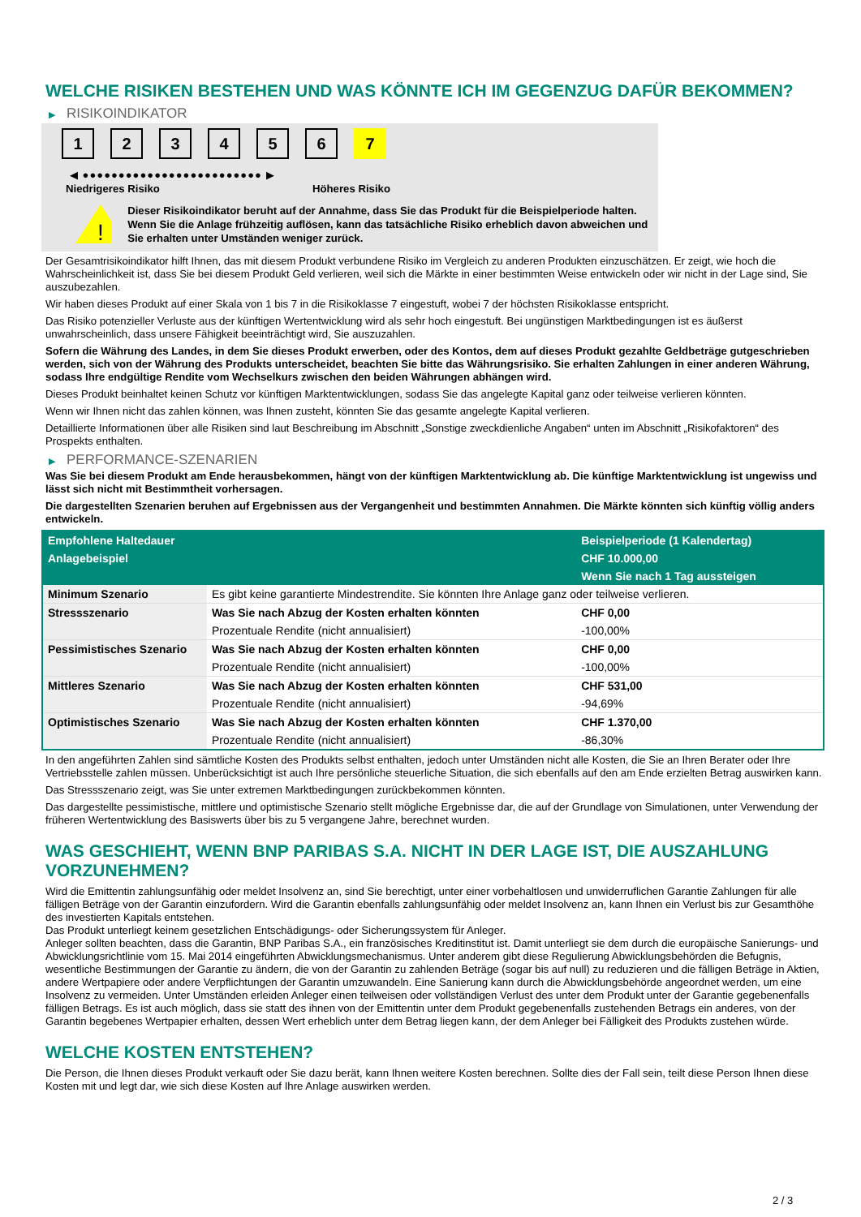WELCHE RISIKEN BESTEHEN UND WAS KÖNNTE ICH IM GEGENZUG DAFÜR BEKOMMEN?
▶ RISIKOINDIKATOR
1 2 3 4 5 6 7
◀ ●●●●●●●●●●●●●●●●●●●●●●●●● ▶
Niedrigeres Risiko Höheres Risiko
!
Dieser Risikoindikator beruht auf der Annahme, dass Sie das Produkt für die Beispielperiode halten.
Wenn Sie die Anlage frühzeitig auflösen, kann das tatsächliche Risiko erheblich davon abweichen und Sie erhalten unter Umständen weniger zurück.
Der Gesamtrisikoindikator hilft Ihnen, das mit diesem Produkt verbundene Risiko im Vergleich zu anderen Produkten einzuschätzen. Er zeigt, wie hoch die Wahrscheinlichkeit ist, dass Sie bei diesem Produkt Geld verlieren, weil sich die Märkte in einer bestimmten Weise entwickeln oder wir nicht in der Lage sind, Sie auszubezahlen.
Wir haben dieses Produkt auf einer Skala von 1 bis 7 in die Risikoklasse 7 eingestuft, wobei 7 der höchsten Risikoklasse entspricht.
Das Risiko potenzieller Verluste aus der künftigen Wertentwicklung wird als sehr hoch eingestuft. Bei ungünstigen Marktbedingungen ist es äußerst unwahrscheinlich, dass unsere Fähigkeit beeinträchtigt wird, Sie auszuzahlen.
Sofern die Währung des Landes, in dem Sie dieses Produkt erwerben, oder des Kontos, dem auf dieses Produkt gezahlte Geldbeträge gutgeschrieben werden, sich von der Währung des Produkts unterscheidet, beachten Sie bitte das Währungsrisiko. Sie erhalten Zahlungen in einer anderen Währung, sodass Ihre endgültige Rendite vom Wechselkurs zwischen den beiden Währungen abhängen wird.
Dieses Produkt beinhaltet keinen Schutz vor künftigen Marktentwicklungen, sodass Sie das angelegte Kapital ganz oder teilweise verlieren könnten.
Wenn wir Ihnen nicht das zahlen können, was Ihnen zusteht, könnten Sie das gesamte angelegte Kapital verlieren.
Detaillierte Informationen über alle Risiken sind laut Beschreibung im Abschnitt „Sonstige zweckdienliche Angaben“ unten im Abschnitt „Risikofaktoren“ des Prospekts enthalten.
▶ PERFORMANCE-SZENARIEN
Was Sie bei diesem Produkt am Ende herausbekommen, hängt von der künftigen Marktentwicklung ab. Die künftige Marktentwicklung ist ungewiss und lässt sich nicht mit Bestimmtheit vorhersagen.
Die dargestellten Szenarien beruhen auf Ergebnissen aus der Vergangenheit und bestimmten Annahmen. Die Märkte könnten sich künftig völlig anders entwickeln.
| Empfohlene Haltedauer | | Beispielperiode (1 Kalendertag) |
| --- | --- | --- |
| Anlagebeispiel | | CHF 10.000,00 |
| | | Wenn Sie nach 1 Tag aussteigen |
| Minimum Szenario | Es gibt keine garantierte Mindestrendite. Sie könnten Ihre Anlage ganz oder teilweise verlieren. | |
| Stressszenario | Was Sie nach Abzug der Kosten erhalten könnten | CHF 0,00 |
| | Prozentuale Rendite (nicht annualisiert) | -100,00% |
| Pessimistisches Szenario | Was Sie nach Abzug der Kosten erhalten könnten | CHF 0,00 |
| | Prozentuale Rendite (nicht annualisiert) | -100,00% |
| Mittleres Szenario | Was Sie nach Abzug der Kosten erhalten könnten | CHF 531,00 |
| | Prozentuale Rendite (nicht annualisiert) | -94,69% |
| Optimistisches Szenario | Was Sie nach Abzug der Kosten erhalten könnten | CHF 1.370,00 |
| | Prozentuale Rendite (nicht annualisiert) | -86,30% |
In den angeführten Zahlen sind sämtliche Kosten des Produkts selbst enthalten, jedoch unter Umständen nicht alle Kosten, die Sie an Ihren Berater oder Ihre Vertriebsstelle zahlen müssen. Unberücksichtigt ist auch Ihre persönliche steuerliche Situation, die sich ebenfalls auf den am Ende erzielten Betrag auswirken kann.
Das Stressszenario zeigt, was Sie unter extremen Marktbedingungen zurückbekommen könnten.
Das dargestellte pessimistische, mittlere und optimistische Szenario stellt mögliche Ergebnisse dar, die auf der Grundlage von Simulationen, unter Verwendung der früheren Wertentwicklung des Basiswerts über bis zu 5 vergangene Jahre, berechnet wurden.
WAS GESCHIEHT, WENN BNP PARIBAS S.A. NICHT IN DER LAGE IST, DIE AUSZAHLUNG VORZUNEHMEN?
Wird die Emittentin zahlungsunfähig oder meldet Insolvenz an, sind Sie berechtigt, unter einer vorbehaltlosen und unwiderruflichen Garantie Zahlungen für alle fälligen Beträge von der Garantin einzufordern. Wird die Garantin ebenfalls zahlungsunfähig oder meldet Insolvenz an, kann Ihnen ein Verlust bis zur Gesamthöhe des investierten Kapitals entstehen.
Das Produkt unterliegt keinem gesetzlichen Entschädigungs- oder Sicherungssystem für Anleger.
Anleger sollten beachten, dass die Garantin, BNP Paribas S.A., ein französisches Kreditinstitut ist. Damit unterliegt sie dem durch die europäische Sanierungs- und Abwicklungsrichtlinie vom 15. Mai 2014 eingeführten Abwicklungsmechanismus. Unter anderem gibt diese Regulierung Abwicklungsbehörden die Befugnis, wesentliche Bestimmungen der Garantie zu ändern, die von der Garantin zu zahlenden Beträge (sogar bis auf null) zu reduzieren und die fälligen Beträge in Aktien, andere Wertpapiere oder andere Verpflichtungen der Garantin umzuwandeln. Eine Sanierung kann durch die Abwicklungsbehörde angeordnet werden, um eine Insolvenz zu vermeiden. Unter Umständen erleiden Anleger einen teilweisen oder vollständigen Verlust des unter dem Produkt unter der Garantie gegebenenfalls fälligen Betrags. Es ist auch möglich, dass sie statt des ihnen von der Emittentin unter dem Produkt gegebenenfalls zustehenden Betrags ein anderes, von der Garantin begebenes Wertpapier erhalten, dessen Wert erheblich unter dem Betrag liegen kann, der dem Anleger bei Fälligkeit des Produkts zustehen würde.
WELCHE KOSTEN ENTSTEHEN?
Die Person, die Ihnen dieses Produkt verkauft oder Sie dazu berät, kann Ihnen weitere Kosten berechnen. Sollte dies der Fall sein, teilt diese Person Ihnen diese Kosten mit und legt dar, wie sich diese Kosten auf Ihre Anlage auswirken werden.
2 / 3